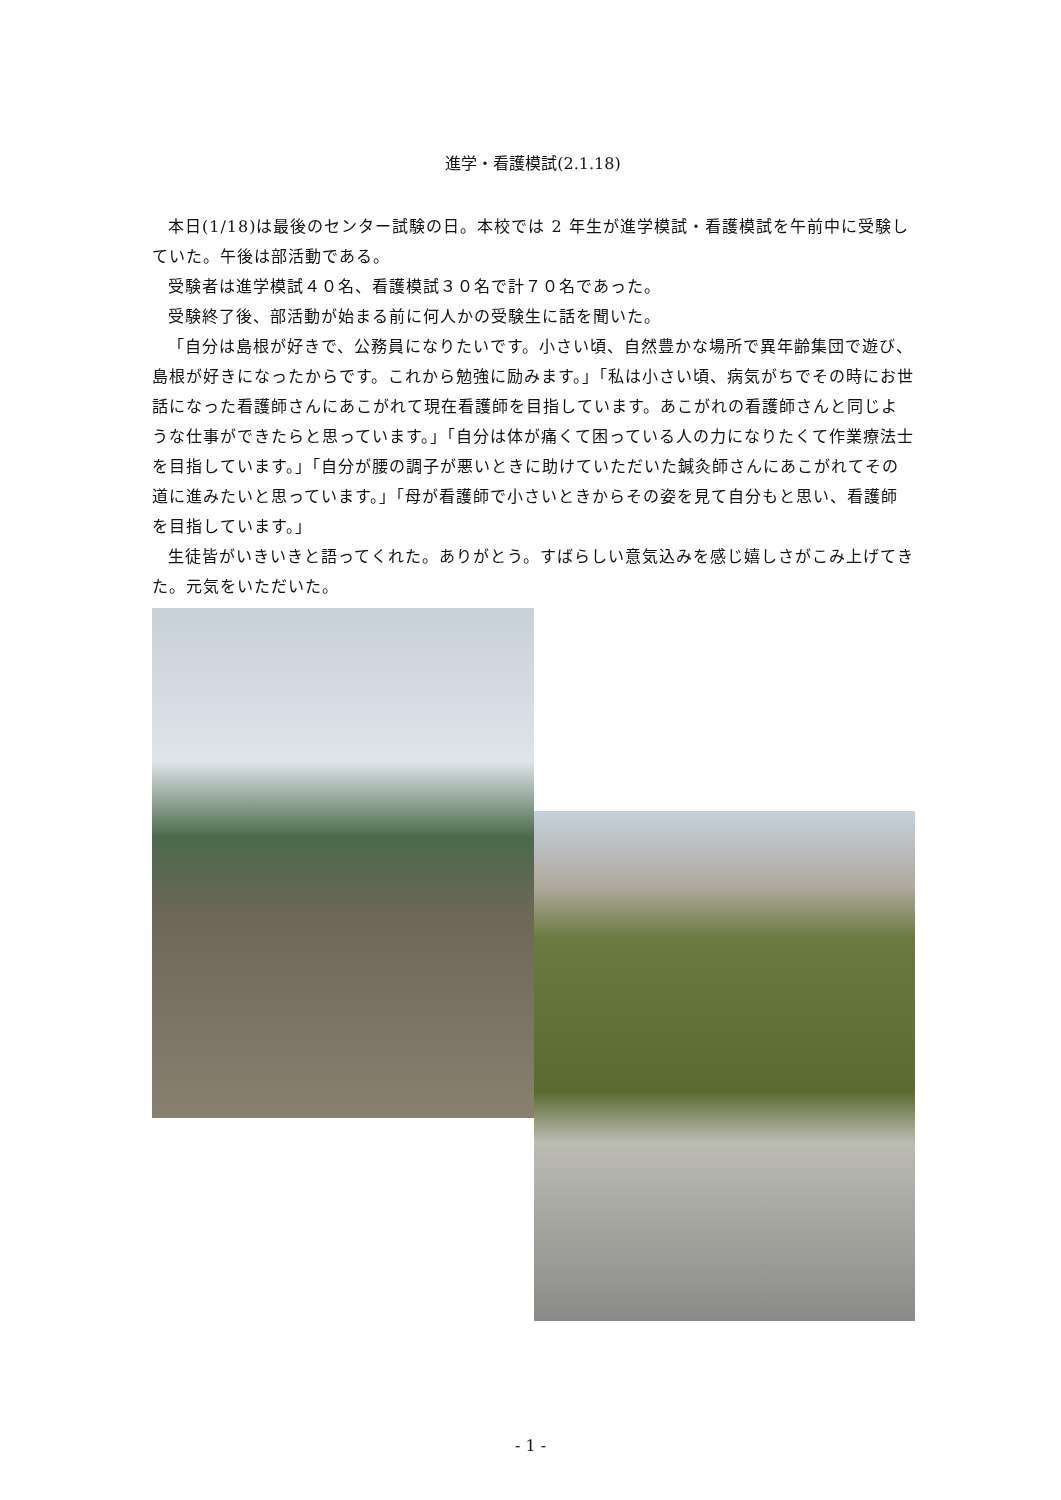進学・看護模試(2.1.18)
本日(1/18)は最後のセンター試験の日。本校では 2 年生が進学模試・看護模試を午前中に受験していた。午後は部活動である。
受験者は進学模試４０名、看護模試３０名で計７０名であった。
受験終了後、部活動が始まる前に何人かの受験生に話を聞いた。
「自分は島根が好きで、公務員になりたいです。小さい頃、自然豊かな場所で異年齢集団で遊び、島根が好きになったからです。これから勉強に励みます。」「私は小さい頃、病気がちでその時にお世話になった看護師さんにあこがれて現在看護師を目指しています。あこがれの看護師さんと同じような仕事ができたらと思っています。」「自分は体が痛くて困っている人の力になりたくて作業療法士を目指しています。」「自分が腰の調子が悪いときに助けていただいた鍼灸師さんにあこがれてその道に進みたいと思っています。」「母が看護師で小さいときからその姿を見て自分もと思い、看護師を目指しています。」
生徒皆がいきいきと語ってくれた。ありがとう。すばらしい意気込みを感じ嬉しさがこみ上げてきた。元気をいただいた。
- 1 -